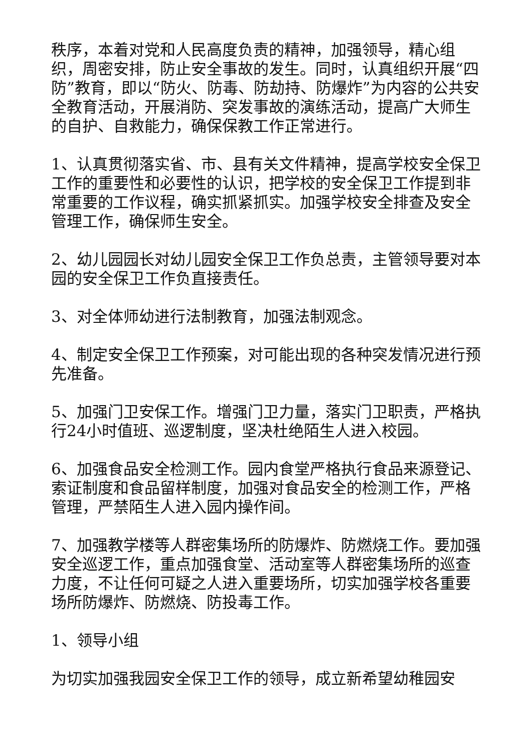秩序，本着对党和人民高度负责的精神，加强领导，精心组织，周密安排，防止安全事故的发生。同时，认真组织开展“四防”教育，即以“防火、防毒、防劫持、防爆炸”为内容的公共安全教育活动，开展消防、突发事故的演练活动，提高广大师生的自护、自救能力，确保保教工作正常进行。
1、认真贯彻落实省、市、县有关文件精神，提高学校安全保卫工作的重要性和必要性的认识，把学校的安全保卫工作提到非常重要的工作议程，确实抓紧抓实。加强学校安全排查及安全管理工作，确保师生安全。
2、幼儿园园长对幼儿园安全保卫工作负总责，主管领导要对本园的安全保卫工作负直接责任。
3、对全体师幼进行法制教育，加强法制观念。
4、制定安全保卫工作预案，对可能出现的各种突发情况进行预先准备。
5、加强门卫安保工作。增强门卫力量，落实门卫职责，严格执行24小时值班、巡逻制度，坚决杜绝陌生人进入校园。
6、加强食品安全检测工作。园内食堂严格执行食品来源登记、索证制度和食品留样制度，加强对食品安全的检测工作，严格管理，严禁陌生人进入园内操作间。
7、加强教学楼等人群密集场所的防爆炸、防燃烧工作。要加强安全巡逻工作，重点加强食堂、活动室等人群密集场所的巡查力度，不让任何可疑之人进入重要场所，切实加强学校各重要场所防爆炸、防燃烧、防投毒工作。
1、领导小组
为切实加强我园安全保卫工作的领导，成立新希望幼稚园安